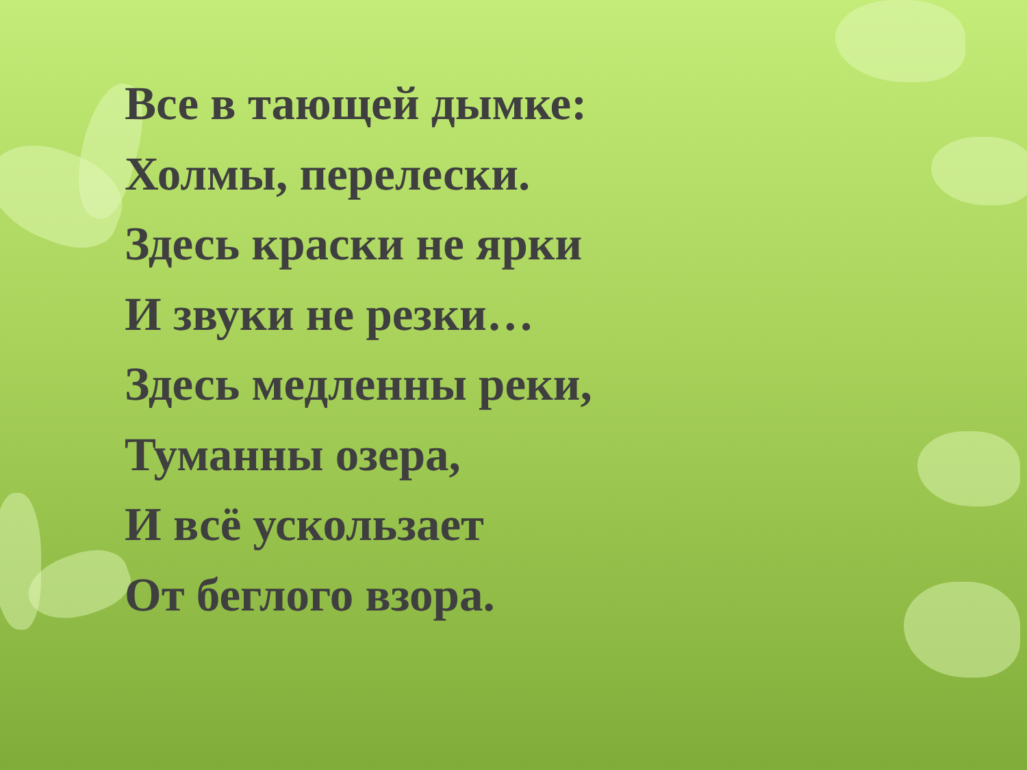Все в тающей дымке:
Холмы, перелески.
Здесь краски не ярки
И звуки не резки…
Здесь медленны реки,
Туманны озера,
И всё ускользает
От беглого взора.